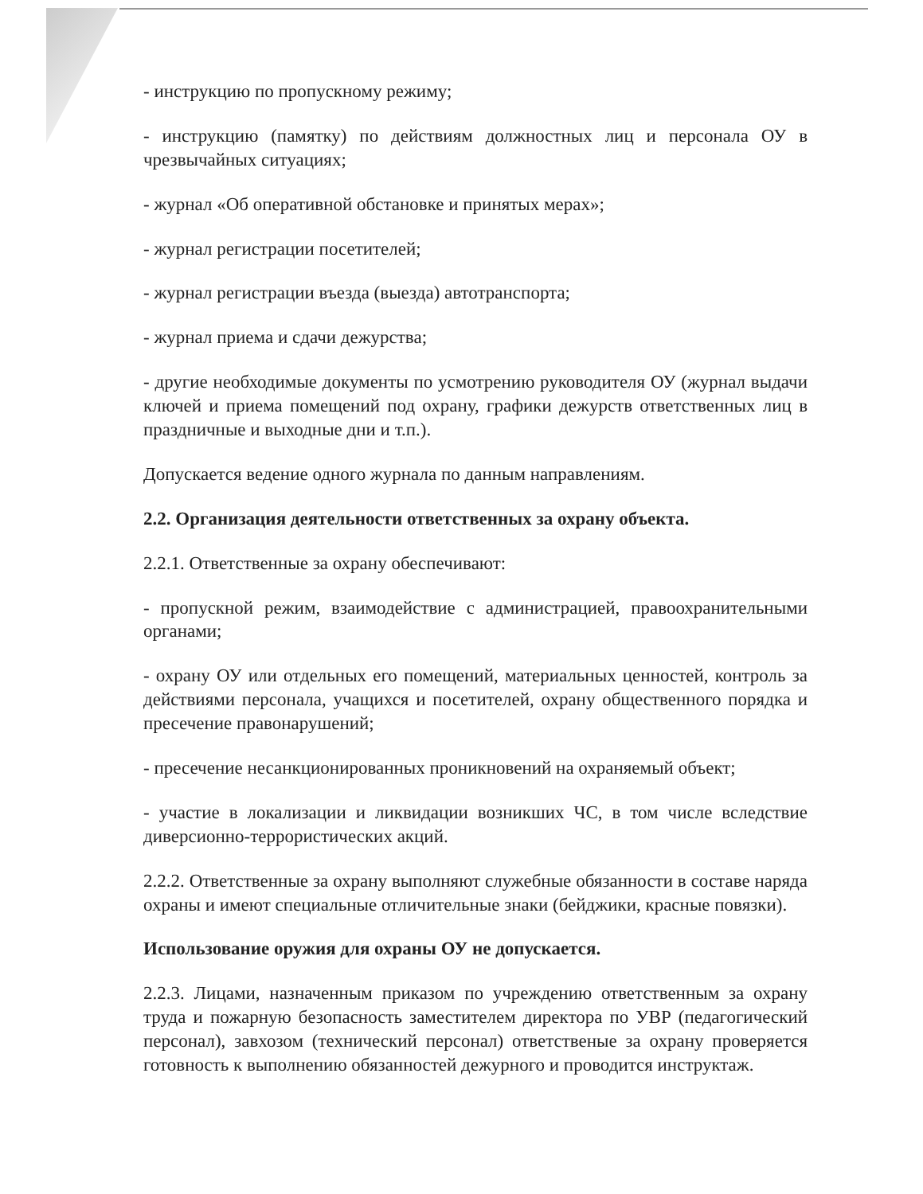- инструкцию по пропускному режиму;
- инструкцию (памятку) по действиям должностных лиц и персонала ОУ в чрезвычайных ситуациях;
- журнал «Об оперативной обстановке и принятых мерах»;
- журнал регистрации посетителей;
- журнал регистрации въезда (выезда) автотранспорта;
- журнал приема и сдачи дежурства;
- другие необходимые документы по усмотрению руководителя ОУ (журнал выдачи ключей и приема помещений под охрану, графики дежурств ответственных лиц в праздничные и выходные дни и т.п.).
Допускается ведение одного журнала по данным направлениям.
2.2. Организация деятельности ответственных за охрану объекта.
2.2.1. Ответственные за охрану обеспечивают:
- пропускной режим, взаимодействие с администрацией, правоохранительными органами;
- охрану ОУ или отдельных его помещений, материальных ценностей, контроль за действиями персонала, учащихся и посетителей, охрану общественного порядка и пресечение правонарушений;
- пресечение несанкционированных проникновений на охраняемый объект;
- участие в локализации и ликвидации возникших ЧС, в том числе вследствие диверсионно-террористических акций.
2.2.2. Ответственные за охрану выполняют служебные обязанности в составе наряда охраны и имеют специальные отличительные знаки (бейджики, красные повязки).
Использование оружия для охраны ОУ не допускается.
2.2.3. Лицами, назначенным приказом по учреждению ответственным за охрану труда и пожарную безопасность заместителем директора по УВР (педагогический персонал), завхозом (технический персонал) ответственые за охрану проверяется готовность к выполнению обязанностей дежурного и проводится инструктаж.